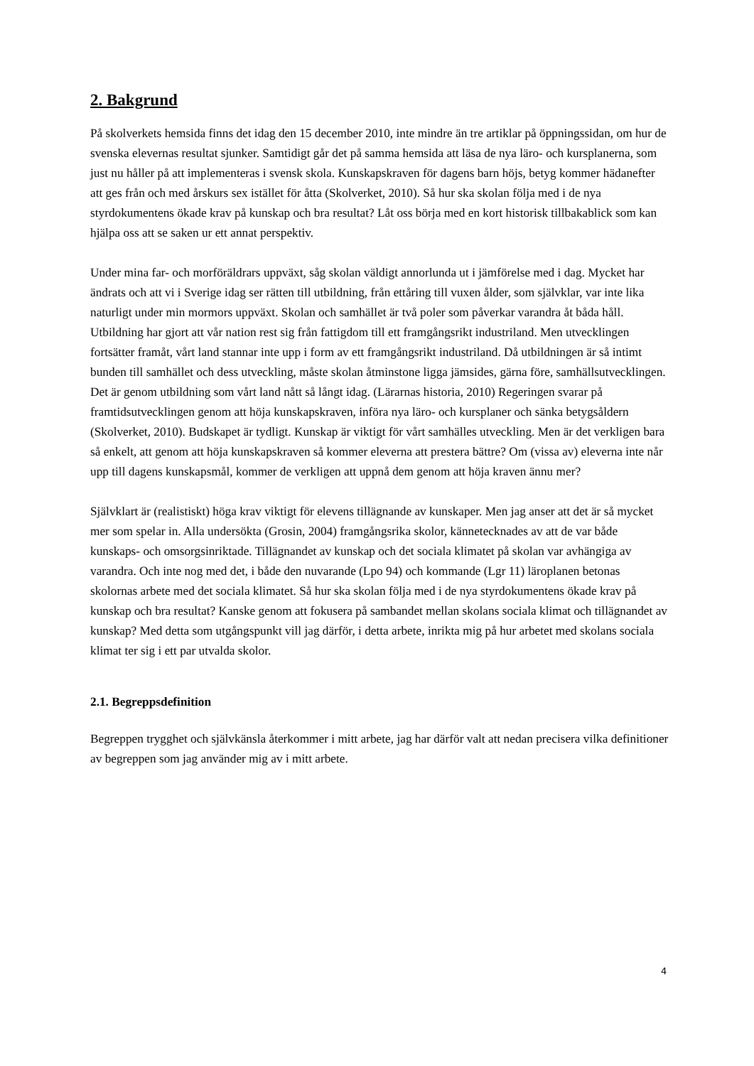2. Bakgrund
På skolverkets hemsida finns det idag den 15 december 2010, inte mindre än tre artiklar på öppningssidan, om hur de svenska elevernas resultat sjunker. Samtidigt går det på samma hemsida att läsa de nya läro- och kursplanerna, som just nu håller på att implementeras i svensk skola. Kunskapskraven för dagens barn höjs, betyg kommer hädanefter att ges från och med årskurs sex istället för åtta (Skolverket, 2010). Så hur ska skolan följa med i de nya styrdokumentens ökade krav på kunskap och bra resultat? Låt oss börja med en kort historisk tillbakablick som kan hjälpa oss att se saken ur ett annat perspektiv.
Under mina far- och morföräldrars uppväxt, såg skolan väldigt annorlunda ut i jämförelse med i dag. Mycket har ändrats och att vi i Sverige idag ser rätten till utbildning, från ettåring till vuxen ålder, som självklar, var inte lika naturligt under min mormors uppväxt. Skolan och samhället är två poler som påverkar varandra åt båda håll. Utbildning har gjort att vår nation rest sig från fattigdom till ett framgångsrikt industriland. Men utvecklingen fortsätter framåt, vårt land stannar inte upp i form av ett framgångsrikt industriland. Då utbildningen är så intimt bunden till samhället och dess utveckling, måste skolan åtminstone ligga jämsides, gärna före, samhällsutvecklingen. Det är genom utbildning som vårt land nått så långt idag. (Lärarnas historia, 2010) Regeringen svarar på framtidsutvecklingen genom att höja kunskapskraven, införa nya läro- och kursplaner och sänka betygsåldern (Skolverket, 2010). Budskapet är tydligt. Kunskap är viktigt för vårt samhälles utveckling. Men är det verkligen bara så enkelt, att genom att höja kunskapskraven så kommer eleverna att prestera bättre? Om (vissa av) eleverna inte når upp till dagens kunskapsmål, kommer de verkligen att uppnå dem genom att höja kraven ännu mer?
Självklart är (realistiskt) höga krav viktigt för elevens tillägnande av kunskaper. Men jag anser att det är så mycket mer som spelar in. Alla undersökta (Grosin, 2004) framgångsrika skolor, kännetecknades av att de var både kunskaps- och omsorgsinriktade. Tillägnandet av kunskap och det sociala klimatet på skolan var avhängiga av varandra. Och inte nog med det, i både den nuvarande (Lpo 94) och kommande (Lgr 11) läroplanen betonas skolornas arbete med det sociala klimatet. Så hur ska skolan följa med i de nya styrdokumentens ökade krav på kunskap och bra resultat? Kanske genom att fokusera på sambandet mellan skolans sociala klimat och tillägnandet av kunskap? Med detta som utgångspunkt vill jag därför, i detta arbete, inrikta mig på hur arbetet med skolans sociala klimat ter sig i ett par utvalda skolor.
2.1. Begreppsdefinition
Begreppen trygghet och självkänsla återkommer i mitt arbete, jag har därför valt att nedan precisera vilka definitioner av begreppen som jag använder mig av i mitt arbete.
4